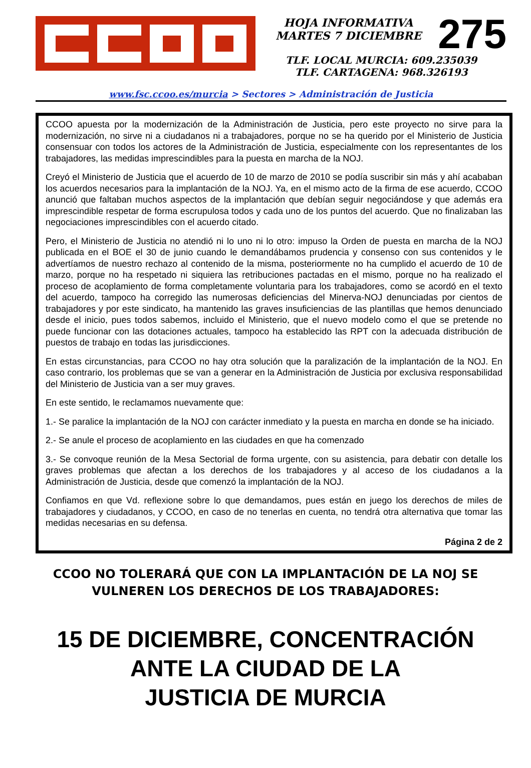HOJA INFORMATIVA
MARTES 7 DICIEMBRE
275
TLF. LOCAL MURCIA: 609.235039
TLF. CARTAGENA: 968.326193
www.fsc.ccoo.es/murcia > Sectores > Administración de Justicia
CCOO apuesta por la modernización de la Administración de Justicia, pero este proyecto no sirve para la modernización, no sirve ni a ciudadanos ni a trabajadores, porque no se ha querido por el Ministerio de Justicia consensuar con todos los actores de la Administración de Justicia, especialmente con los representantes de los trabajadores, las medidas imprescindibles para la puesta en marcha de la NOJ.
Creyó el Ministerio de Justicia que el acuerdo de 10 de marzo de 2010 se podía suscribir sin más y ahí acababan los acuerdos necesarios para la implantación de la NOJ. Ya, en el mismo acto de la firma de ese acuerdo, CCOO anunció que faltaban muchos aspectos de la implantación que debían seguir negociándose y que además era imprescindible respetar de forma escrupulosa todos y cada uno de los puntos del acuerdo. Que no finalizaban las negociaciones imprescindibles con el acuerdo citado.
Pero, el Ministerio de Justicia no atendió ni lo uno ni lo otro: impuso la Orden de puesta en marcha de la NOJ publicada en el BOE el 30 de junio cuando le demandábamos prudencia y consenso con sus contenidos y le advertíamos de nuestro rechazo al contenido de la misma, posteriormente no ha cumplido el acuerdo de 10 de marzo, porque no ha respetado ni siquiera las retribuciones pactadas en el mismo, porque no ha realizado el proceso de acoplamiento de forma completamente voluntaria para los trabajadores, como se acordó en el texto del acuerdo, tampoco ha corregido las numerosas deficiencias del Minerva-NOJ denunciadas por cientos de trabajadores y por este sindicato, ha mantenido las graves insuficiencias de las plantillas que hemos denunciado desde el inicio, pues todos sabemos, incluido el Ministerio, que el nuevo modelo como el que se pretende no puede funcionar con las dotaciones actuales, tampoco ha establecido las RPT con la adecuada distribución de puestos de trabajo en todas las jurisdicciones.
En estas circunstancias, para CCOO no hay otra solución que la paralización de la implantación de la NOJ. En caso contrario, los problemas que se van a generar en la Administración de Justicia por exclusiva responsabilidad del Ministerio de Justicia van a ser muy graves.
En este sentido, le reclamamos nuevamente que:
1.- Se paralice la implantación de la NOJ con carácter inmediato y la puesta en marcha en donde se ha iniciado.
2.- Se anule el proceso de acoplamiento en las ciudades en que ha comenzado
3.- Se convoque reunión de la Mesa Sectorial de forma urgente, con su asistencia, para debatir con detalle los graves problemas que afectan a los derechos de los trabajadores y al acceso de los ciudadanos a la Administración de Justicia, desde que comenzó la implantación de la NOJ.
Confiamos en que Vd. reflexione sobre lo que demandamos, pues están en juego los derechos de miles de trabajadores y ciudadanos, y CCOO, en caso de no tenerlas en cuenta, no tendrá otra alternativa que tomar las medidas necesarias en su defensa.
Página 2 de 2
CCOO NO TOLERARÁ QUE CON LA IMPLANTACIÓN DE LA NOJ SE
VULNEREN LOS DERECHOS DE LOS TRABAJADORES:
15 DE DICIEMBRE, CONCENTRACIÓN
ANTE LA CIUDAD DE LA
JUSTICIA DE MURCIA